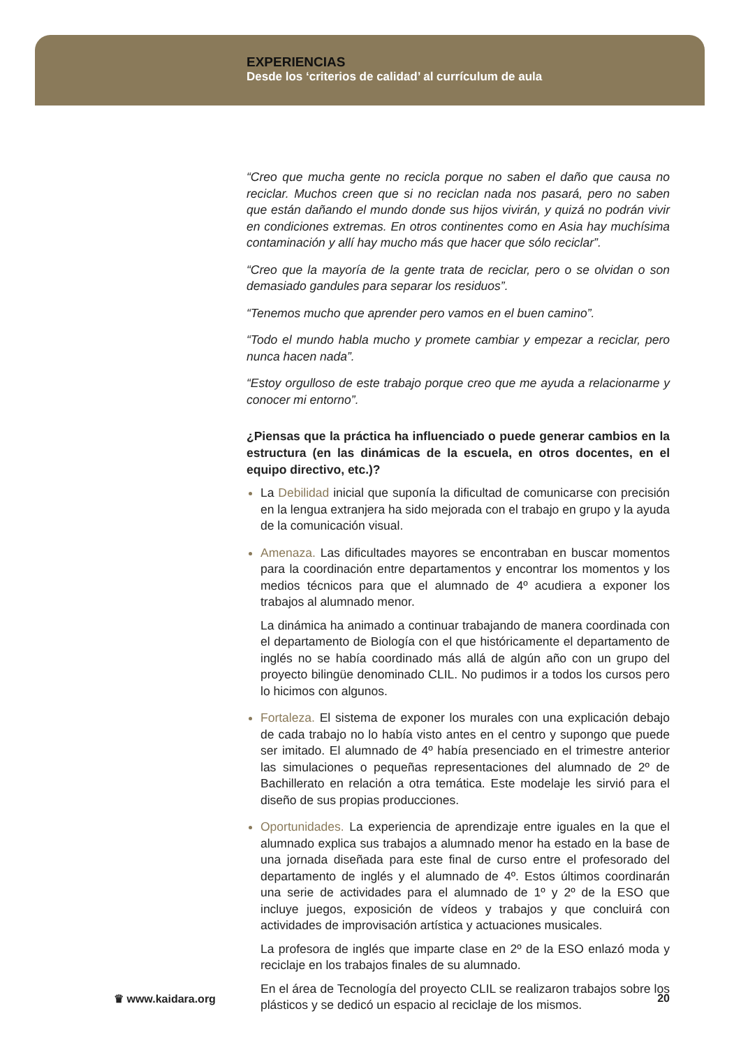EXPERIENCIAS
Desde los ‘criterios de calidad’ al currículum de aula
“Creo que mucha gente no recicla porque no saben el daño que causa no reciclar. Muchos creen que si no reciclan nada nos pasará, pero no saben que están dañando el mundo donde sus hijos vivirán, y quizá no podrán vivir en condiciones extremas. En otros continentes como en Asia hay muchísima contaminación y allí hay mucho más que hacer que sólo reciclar”.
“Creo que la mayoría de la gente trata de reciclar, pero o se olvidan o son demasiado gandules para separar los residuos”.
“Tenemos mucho que aprender pero vamos en el buen camino”.
“Todo el mundo habla mucho y promete cambiar y empezar a reciclar, pero nunca hacen nada”.
“Estoy orgulloso de este trabajo porque creo que me ayuda a relacionarme y conocer mi entorno”.
¿Piensas que la práctica ha influenciado o puede generar cambios en la estructura (en las dinámicas de la escuela, en otros docentes, en el equipo directivo, etc.)?
La Debilidad inicial que suponía la dificultad de comunicarse con precisión en la lengua extranjera ha sido mejorada con el trabajo en grupo y la ayuda de la comunicación visual.
Amenaza. Las dificultades mayores se encontraban en buscar momentos para la coordinación entre departamentos y encontrar los momentos y los medios técnicos para que el alumnado de 4º acudiera a exponer los trabajos al alumnado menor.
La dinámica ha animado a continuar trabajando de manera coordinada con el departamento de Biología con el que históricamente el departamento de inglés no se había coordinado más allá de algún año con un grupo del proyecto bilingüe denominado CLIL. No pudimos ir a todos los cursos pero lo hicimos con algunos.
Fortaleza. El sistema de exponer los murales con una explicación debajo de cada trabajo no lo había visto antes en el centro y supongo que puede ser imitado. El alumnado de 4º había presenciado en el trimestre anterior las simulaciones o pequeñas representaciones del alumnado de 2º de Bachillerato en relación a otra temática. Este modelaje les sirvió para el diseño de sus propias producciones.
Oportunidades. La experiencia de aprendizaje entre iguales en la que el alumnado explica sus trabajos a alumnado menor ha estado en la base de una jornada diseñada para este final de curso entre el profesorado del departamento de inglés y el alumnado de 4º. Estos últimos coordinarán una serie de actividades para el alumnado de 1º y 2º de la ESO que incluye juegos, exposición de vídeos y trabajos y que concluirá con actividades de improvisación artística y actuaciones musicales.
La profesora de inglés que imparte clase en 2º de la ESO enlazó moda y reciclaje en los trabajos finales de su alumnado.
En el área de Tecnología del proyecto CLIL se realizaron trabajos sobre los plásticos y se dedicó un espacio al reciclaje de los mismos.
♛ www.kaidara.org 20